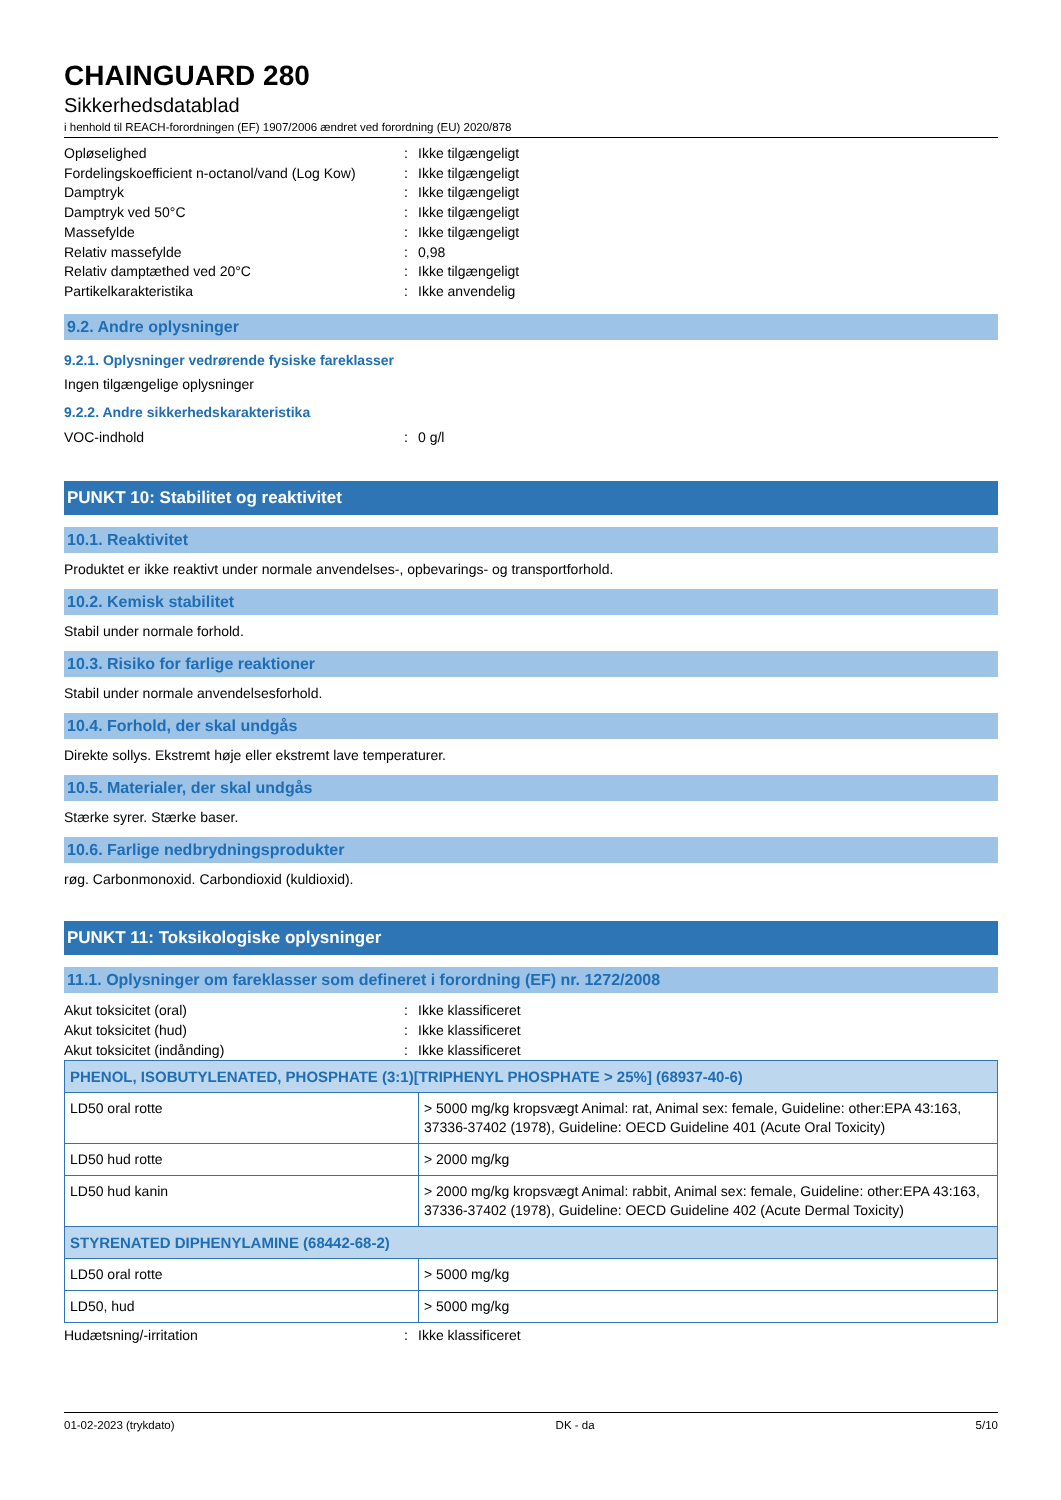CHAINGUARD 280
Sikkerhedsdatablad
i henhold til REACH-forordningen (EF) 1907/2006 ændret ved forordning (EU) 2020/878
Opløselighed: Ikke tilgængeligt
Fordelingskoefficient n-octanol/vand (Log Kow): Ikke tilgængeligt
Damptryk: Ikke tilgængeligt
Damptryk ved 50°C: Ikke tilgængeligt
Massefylde: Ikke tilgængeligt
Relativ massefylde: 0,98
Relativ damptæthed ved 20°C: Ikke tilgængeligt
Partikelkarakteristika: Ikke anvendelig
9.2. Andre oplysninger
9.2.1. Oplysninger vedrørende fysiske fareklasser
Ingen tilgængelige oplysninger
9.2.2. Andre sikkerhedskarakteristika
VOC-indhold: 0 g/l
PUNKT 10: Stabilitet og reaktivitet
10.1. Reaktivitet
Produktet er ikke reaktivt under normale anvendelses-, opbevarings- og transportforhold.
10.2. Kemisk stabilitet
Stabil under normale forhold.
10.3. Risiko for farlige reaktioner
Stabil under normale anvendelsesforhold.
10.4. Forhold, der skal undgås
Direkte sollys. Ekstremt høje eller ekstremt lave temperaturer.
10.5. Materialer, der skal undgås
Stærke syrer. Stærke baser.
10.6. Farlige nedbrydningsprodukter
røg. Carbonmonoxid. Carbondioxid (kuldioxid).
PUNKT 11: Toksikologiske oplysninger
11.1. Oplysninger om fareklasser som defineret i forordning (EF) nr. 1272/2008
Akut toksicitet (oral): Ikke klassificeret
Akut toksicitet (hud): Ikke klassificeret
Akut toksicitet (indånding): Ikke klassificeret
| PHENOL, ISOBUTYLENATED, PHOSPHATE (3:1)[TRIPHENYL PHOSPHATE > 25%] (68937-40-6) | |
| --- | --- |
| LD50 oral rotte | > 5000 mg/kg kropsvægt Animal: rat, Animal sex: female, Guideline: other:EPA 43:163, 37336-37402 (1978), Guideline: OECD Guideline 401 (Acute Oral Toxicity) |
| LD50 hud rotte | > 2000 mg/kg |
| LD50 hud kanin | > 2000 mg/kg kropsvægt Animal: rabbit, Animal sex: female, Guideline: other:EPA 43:163, 37336-37402 (1978), Guideline: OECD Guideline 402 (Acute Dermal Toxicity) |
| STYRENATED DIPHENYLAMINE (68442-68-2) | |
| LD50 oral rotte | > 5000 mg/kg |
| LD50, hud | > 5000 mg/kg |
Hudætsning/-irritation: Ikke klassificeret
01-02-2023 (trykdato) DK - da 5/10